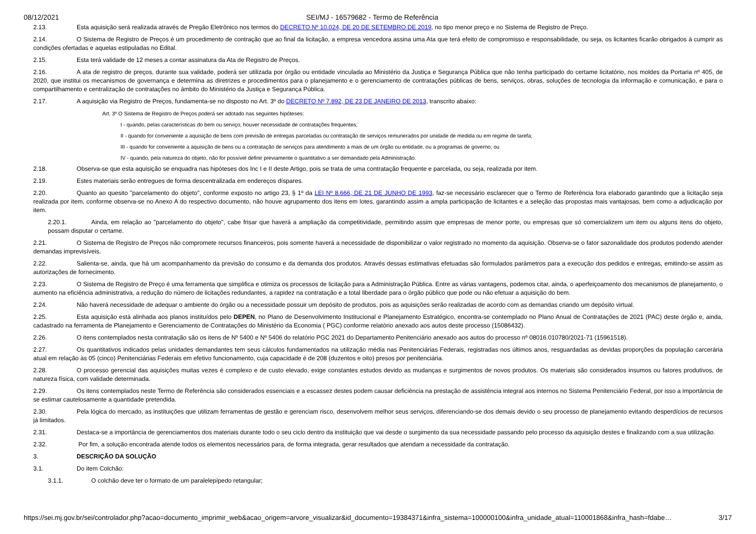08/12/2021 SEI/MJ - 16579682 - Termo de Referência
2.13. Esta aquisição será realizada através de Pregão Eletrônico nos termos do DECRETO Nº 10.024, DE 20 DE SETEMBRO DE 2019, no tipo menor preço e no Sistema de Registro de Preço.
2.14. O Sistema de Registro de Preços é um procedimento de contração que ao final da licitação, a empresa vencedora assina uma Ata que terá efeito de compromisso e responsabilidade, ou seja, os licitantes ficarão obrigados à cumprir as condições ofertadas e aquelas estipuladas no Edital.
2.15. Esta terá validade de 12 meses a contar assinatura da Ata de Registro de Preços.
2.16. A ata de registro de preços, durante sua validade, poderá ser utilizada por órgão ou entidade vinculada ao Ministério da Justiça e Segurança Pública que não tenha participado do certame licitatório, nos moldes da Portaria nº 405, de 2020, que institui os mecanismos de governança e determina as diretrizes e procedimentos para o planejamento e o gerenciamento de contratações públicas de bens, serviços, obras, soluções de tecnologia da informação e comunicação, e para o compartilhamento e centralização de contratações no âmbito do Ministério da Justiça e Segurança Pública.
2.17. A aquisição via Registro de Preços, fundamenta-se no disposto no Art. 3º do DECRETO Nº 7.892, DE 23 DE JANEIRO DE 2013, transcrito abaixo:
Art. 3º O Sistema de Registro de Preços poderá ser adotado nas seguintes hipóteses:
I - quando, pelas características do bem ou serviço, houver necessidade de contratações frequentes;
II - quando for conveniente a aquisição de bens com previsão de entregas parceladas ou contratação de serviços remunerados por unidade de medida ou em regime de tarefa;
III - quando for conveniente a aquisição de bens ou a contratação de serviços para atendimento a mais de um órgão ou entidade, ou a programas de governo; ou
IV - quando, pela natureza do objeto, não for possível definir previamente o quantitativo a ser demandado pela Administração.
2.18. Observa-se que esta aquisição se enquadra nas hipóteses dos Inc I e II deste Artigo, pois se trata de uma contratação frequente e parcelada, ou seja, realizada por item.
2.19. Estes materiais serão entregues de forma descentralizada em endereços díspares.
2.20. Quanto ao quesito "parcelamento do objeto", conforme exposto no artigo 23, § 1º da LEI Nº 8.666, DE 21 DE JUNHO DE 1993, faz-se necessário esclarecer que o Termo de Referência fora elaborado garantindo que a licitação seja realizada por item, conforme observa-se no Anexo A do respectivo documento, não houve agrupamento dos itens em lotes, garantindo assim a ampla participação de licitantes e a seleção das propostas mais vantajosas, bem como a adjudicação por item.
2.20.1. Ainda, em relação ao "parcelamento do objeto", cabe frisar que haverá a ampliação da competitividade, permitindo assim que empresas de menor porte, ou empresas que só comercializem um item ou alguns itens do objeto, possam disputar o certame.
2.21. O Sistema de Registro de Preços não compromete recursos financeiros, pois somente haverá a necessidade de disponibilizar o valor registrado no momento da aquisição. Observa-se o fator sazonalidade dos produtos podendo atender demandas imprevisíveis.
2.22. Salienta-se, ainda, que há um acompanhamento da previsão do consumo e da demanda dos produtos. Através dessas estimativas efetuadas são formulados parâmetros para a execução dos pedidos e entregas, emitindo-se assim as autorizações de fornecimento.
2.23. O Sistema de Registro de Preço é uma ferramenta que simplifica e otimiza os processos de licitação para a Administração Pública. Entre as várias vantagens, podemos citar, ainda, o aperfeiçoamento dos mecanismos de planejamento, o aumento na eficiência administrativa, a redução do número de licitações redundantes, a rapidez na contratação e a total liberdade para o órgão público que pode ou não efetuar a aquisição do bem.
2.24. Não haverá necessidade de adequar o ambiente do órgão ou a necessidade possuir um depósito de produtos, pois as aquisições serão realizadas de acordo com as demandas criando um depósito virtual.
2.25. Esta aquisição está alinhada aos planos instituídos pelo DEPEN, no Plano de Desenvolvimento Institucional e Planejamento Estratégico, encontra-se contemplado no Plano Anual de Contratações de 2021 (PAC) deste órgão e, ainda, cadastrado na ferramenta de Planejamento e Gerenciamento de Contratações do Ministério da Economia ( PGC) conforme relatório anexado aos autos deste processo (15086432).
2.26. O itens contemplados nesta contratação são os itens de Nº 5400 e Nº 5406 do relatório PGC 2021 do Departamento Penitenciário anexado aos autos do processo nº 08016.010780/2021-71 (15961518).
2.27. Os quantitativos indicados pelas unidades demandantes tem seus cálculos fundamentados na utilização média nas Penitenciárias Federais, registradas nos últimos anos, resguardadas as devidas proporções da população carcerária atual em relação às 05 (cinco) Penitenciárias Federais em efetivo funcionamento, cuja capacidade é de 208 (duzentos e oito) presos por penitenciária.
2.28. O processo gerencial das aquisições muitas vezes é complexo e de custo elevado, exige constantes estudos devido as mudanças e surgimentos de novos produtos. Os materiais são considerados insumos ou fatores produtivos, de natureza física, com validade determinada.
2.29. Os itens contemplados neste Termo de Referência são considerados essenciais e a escassez destes podem causar deficiência na prestação de assistência integral aos internos no Sistema Penitenciário Federal, por isso a importância de se estimar cautelosamente a quantidade pretendida.
2.30. Pela lógica do mercado, as instituições que utilizam ferramentas de gestão e gerenciam risco, desenvolvem melhor seus serviços, diferenciando-se dos demais devido o seu processo de planejamento evitando desperdícios de recursos já limitados.
2.31. Destaca-se a importância de gerenciamentos dos materiais durante todo o seu ciclo dentro da instituição que vai desde o surgimento da sua necessidade passando pelo processo da aquisição destes e finalizando com a sua utilização.
2.32. Por fim, a solução encontrada atende todos os elementos necessários para, de forma integrada, gerar resultados que atendam a necessidade da contratação.
3. DESCRIÇÃO DA SOLUÇÃO
3.1. Do item Colchão:
3.1.1. O colchão deve ter o formato de um paralelepípedo retangular;
https://sei.mj.gov.br/sei/controlador.php?acao=documento_imprimir_web&acao_origem=arvore_visualizar&id_documento=19384371&infra_sistema=100000100&infra_unidade_atual=110001868&infra_hash=fdabe… 3/17